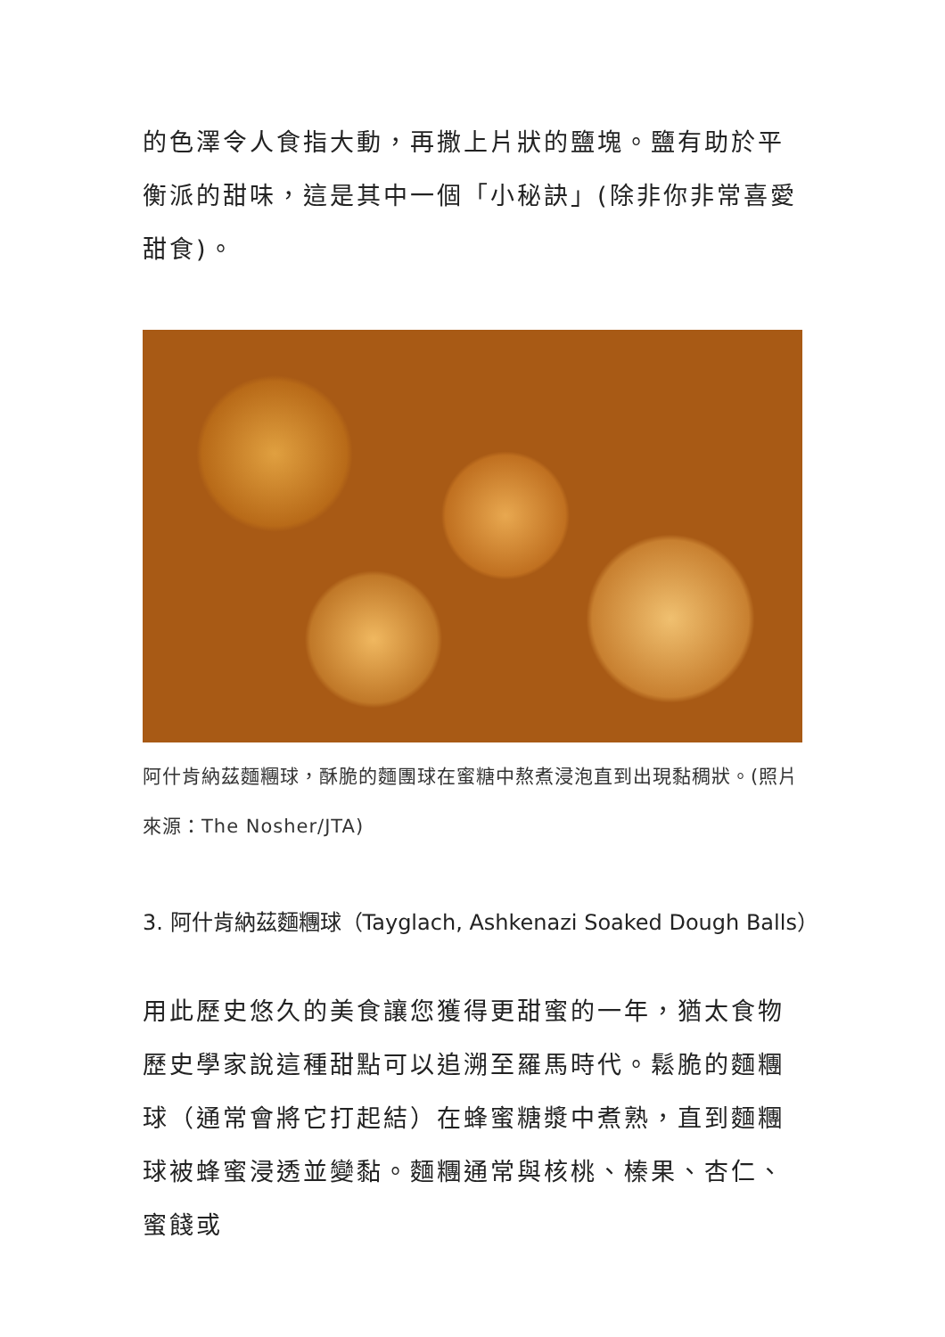的色澤令人食指大動，再撒上片狀的鹽塊。鹽有助於平衡派的甜味，這是其中一個「小秘訣」(除非你非常喜愛甜食)。
阿什肯納茲麵糰球，酥脆的麵團球在蜜糖中熬煮浸泡直到出現黏稠狀。(照片來源：The Nosher/JTA)
3. 阿什肯納茲麵糰球（Tayglach, Ashkenazi Soaked Dough Balls）
用此歷史悠久的美食讓您獲得更甜蜜的一年，猶太食物歷史學家說這種甜點可以追溯至羅馬時代。鬆脆的麵糰球（通常會將它打起結）在蜂蜜糖漿中煮熟，直到麵糰球被蜂蜜浸透並變黏。麵糰通常與核桃、榛果、杏仁、蜜餞或